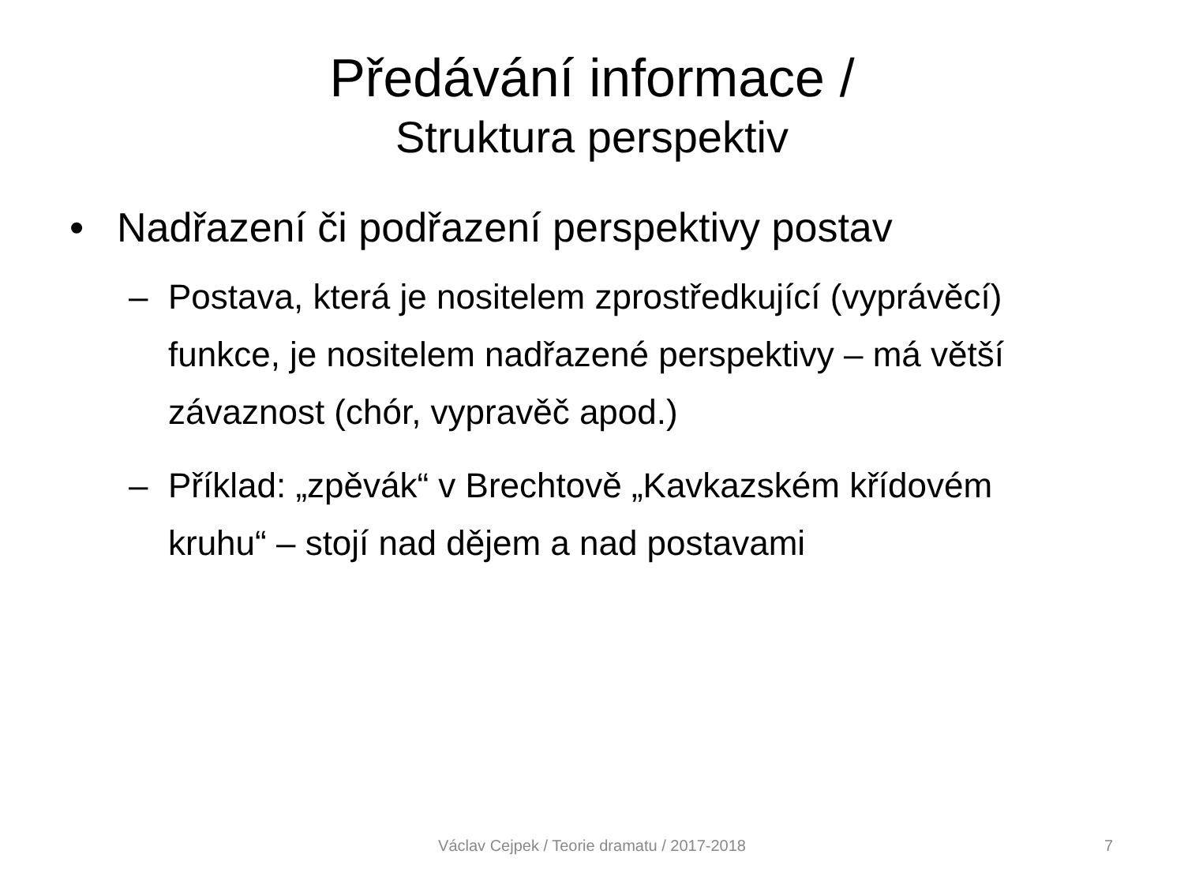Předávání informace /
Struktura perspektiv
• Nadřazení či podřazení perspektivy postav
– Postava, která je nositelem zprostředkující (vyprávěcí) funkce, je nositelem nadřazené perspektivy – má větší závaznost (chór, vypravěč apod.)
– Příklad: „zpěvák“ v Brechtově „Kavkazském křídovém kruhu“ – stojí nad dějem a nad postavami
Václav Cejpek / Teorie dramatu / 2017-2018 7